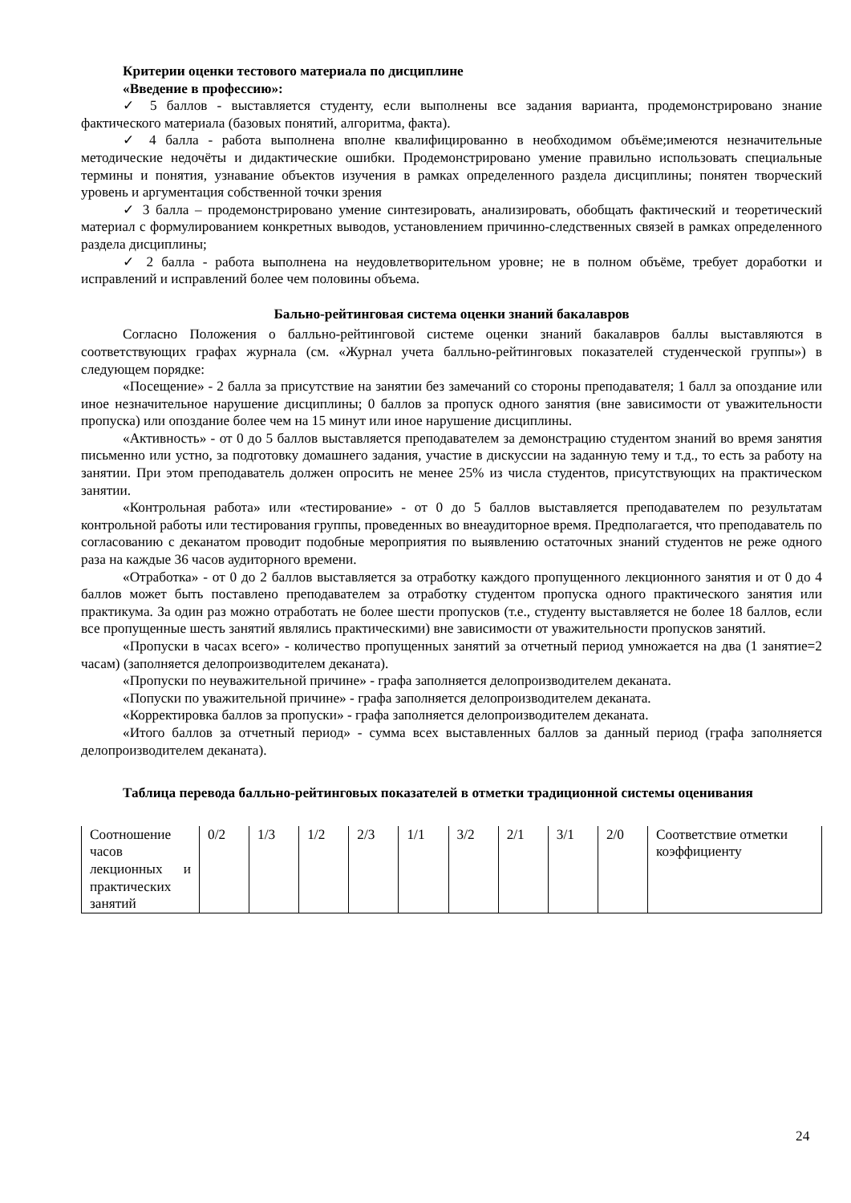Критерии оценки тестового материала по дисциплине
«Введение в профессию»:
✓ 5 баллов - выставляется студенту, если выполнены все задания варианта, продемонстрировано знание фактического материала (базовых понятий, алгоритма, факта).
✓ 4 балла - работа выполнена вполне квалифицированно в необходимом объёме;имеются незначительные методические недочёты и дидактические ошибки. Продемонстрировано умение правильно использовать специальные термины и понятия, узнавание объектов изучения в рамках определенного раздела дисциплины; понятен творческий уровень и аргументация собственной точки зрения
✓ 3 балла – продемонстрировано умение синтезировать, анализировать, обобщать фактический и теоретический материал с формулированием конкретных выводов, установлением причинно-следственных связей в рамках определенного раздела дисциплины;
✓ 2 балла - работа выполнена на неудовлетворительном уровне; не в полном объёме, требует доработки и исправлений и исправлений более чем половины объема.
Бально-рейтинговая система оценки знаний бакалавров
Согласно Положения о балльно-рейтинговой системе оценки знаний бакалавров баллы выставляются в соответствующих графах журнала (см. «Журнал учета балльно-рейтинговых показателей студенческой группы») в следующем порядке:
«Посещение» - 2 балла за присутствие на занятии без замечаний со стороны преподавателя; 1 балл за опоздание или иное незначительное нарушение дисциплины; 0 баллов за пропуск одного занятия (вне зависимости от уважительности пропуска) или опоздание более чем на 15 минут или иное нарушение дисциплины.
«Активность» - от 0 до 5 баллов выставляется преподавателем за демонстрацию студентом знаний во время занятия письменно или устно, за подготовку домашнего задания, участие в дискуссии на заданную тему и т.д., то есть за работу на занятии. При этом преподаватель должен опросить не менее 25% из числа студентов, присутствующих на практическом занятии.
«Контрольная работа» или «тестирование» - от 0 до 5 баллов выставляется преподавателем по результатам контрольной работы или тестирования группы, проведенных во внеаудиторное время. Предполагается, что преподаватель по согласованию с деканатом проводит подобные мероприятия по выявлению остаточных знаний студентов не реже одного раза на каждые 36 часов аудиторного времени.
«Отработка» - от 0 до 2 баллов выставляется за отработку каждого пропущенного лекционного занятия и от 0 до 4 баллов может быть поставлено преподавателем за отработку студентом пропуска одного практического занятия или практикума. За один раз можно отработать не более шести пропусков (т.е., студенту выставляется не более 18 баллов, если все пропущенные шесть занятий являлись практическими) вне зависимости от уважительности пропусков занятий.
«Пропуски в часах всего» - количество пропущенных занятий за отчетный период умножается на два (1 занятие=2 часам) (заполняется делопроизводителем деканата).
«Пропуски по неуважительной причине» - графа заполняется делопроизводителем деканата.
«Попуски по уважительной причине» - графа заполняется делопроизводителем деканата.
«Корректировка баллов за пропуски» - графа заполняется делопроизводителем деканата.
«Итого баллов за отчетный период» - сумма всех выставленных баллов за данный период (графа заполняется делопроизводителем деканата).
Таблица перевода балльно-рейтинговых показателей в отметки традиционной системы оценивания
| Соотношение часов лекционных и практических занятий | 0/2 | 1/3 | 1/2 | 2/3 | 1/1 | 3/2 | 2/1 | 3/1 | 2/0 | Соответствие отметки коэффициенту |
24